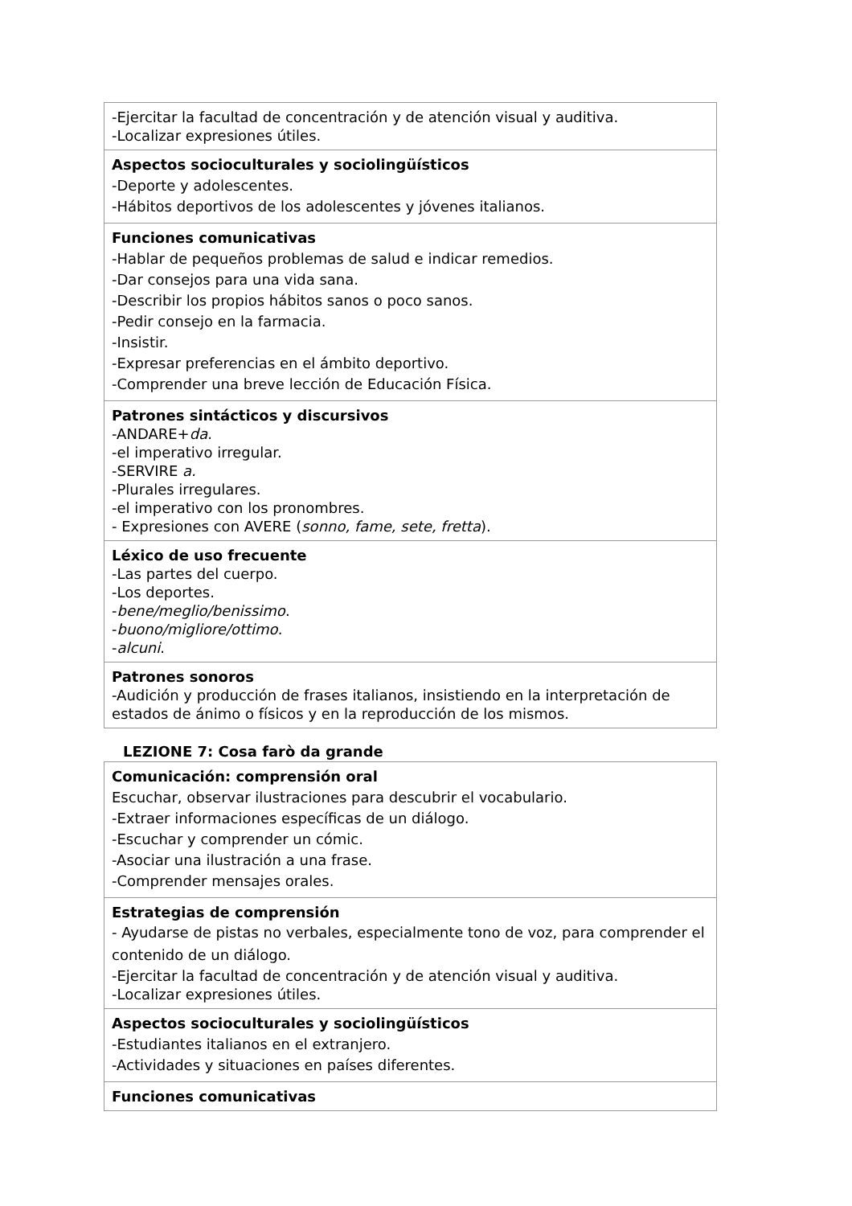| -Ejercitar la facultad de concentración y de atención visual y auditiva. -Localizar expresiones útiles. |
| Aspectos socioculturales y sociolingüísticos -Deporte y adolescentes. -Hábitos deportivos de los adolescentes y jóvenes italianos. |
| Funciones comunicativas -Hablar de pequeños problemas de salud e indicar remedios. -Dar consejos para una vida sana. -Describir los propios hábitos sanos o poco sanos. -Pedir consejo en la farmacia. -Insistir. -Expresar preferencias en el ámbito deportivo. -Comprender una breve lección de Educación Física. |
| Patrones sintácticos y discursivos -ANDARE+ da . -el imperativo irregular. -SERVIRE a. -Plurales irregulares. -el imperativo con los pronombres. - Expresiones con AVERE ( sonno, fame, sete, fretta ). |
| Léxico de uso frecuente -Las partes del cuerpo. -Los deportes. - bene/meglio/benissimo . - buono/migliore/ottimo . - alcuni . |
| Patrones sonoros -Audición y producción de frases italianos, insistiendo en la interpretación de estados de ánimo o físicos y en la reproducción de los mismos. |
LEZIONE 7: Cosa farò da grande
| Comunicación: comprensión oral Escuchar, observar ilustraciones para descubrir el vocabulario. -Extraer informaciones específicas de un diálogo. -Escuchar y comprender un cómic. -Asociar una ilustración a una frase. -Comprender mensajes orales. |
| Estrategias de comprensión - Ayudarse de pistas no verbales, especialmente tono de voz, para comprender el contenido de un diálogo. -Ejercitar la facultad de concentración y de atención visual y auditiva. -Localizar expresiones útiles. |
| Aspectos socioculturales y sociolingüísticos -Estudiantes italianos en el extranjero. -Actividades y situaciones en países diferentes. |
| Funciones comunicativas |